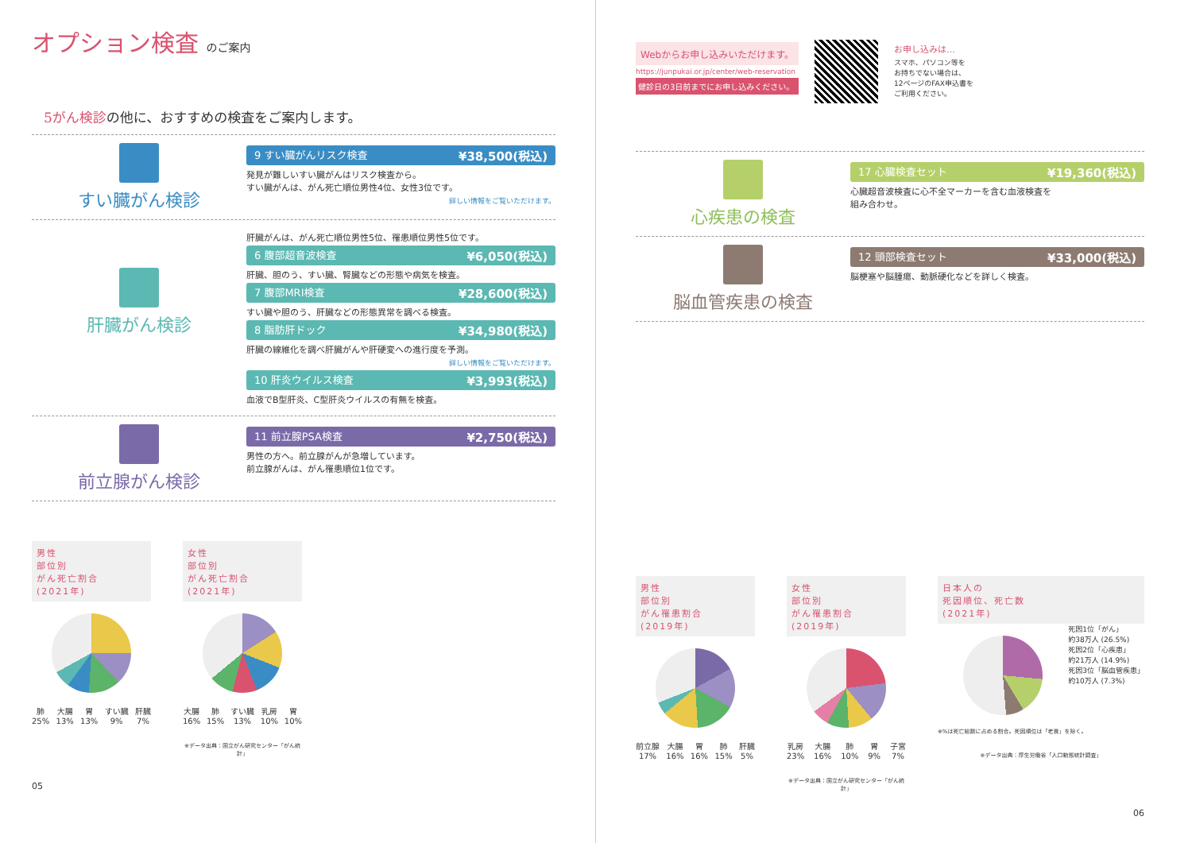オプション検査 のご案内
5がん検診の他に、おすすめの検査をご案内します。
すい臓がん検診
9 すい臓がんリスク検査 ¥38,500(税込)
発見が難しいすい臓がんはリスク検査から。
すい臓がんは、がん死亡順位男性4位、女性3位です。
詳しい情報をご覧いただけます。
肝臓がん検診
肝臓がんは、がん死亡順位男性5位、罹患順位男性5位です。
6 腹部超音波検査 ¥6,050(税込)
肝臓、胆のう、すい臓、腎臓などの形態や病気を検査。
7 腹部MRI検査 ¥28,600(税込)
すい臓や胆のう、肝臓などの形態異常を調べる検査。
8 脂肪肝ドック ¥34,980(税込)
肝臓の線維化を調べ肝臓がんや肝硬変への進行度を予測。
詳しい情報をご覧いただけます。
10 肝炎ウイルス検査 ¥3,993(税込)
血液でB型肝炎、C型肝炎ウイルスの有無を検査。
前立腺がん検診
11 前立腺PSA検査 ¥2,750(税込)
男性の方へ。前立腺がんが急増しています。
前立腺がんは、がん罹患順位1位です。
男性
部位別
がん死亡割合
(2021年)
肺
25% 大腸
13% 胃
13% すい臓
9% 肝臓
7%
女性
部位別
がん死亡割合
(2021年)
大腸
16% 肺
15% すい臓
13% 乳房
10% 胃
10%
※データ出典：国立がん研究センター「がん統計」
05
Webからお申し込みいただけます。
https://junpukai.or.jp/center/web-reservation
健診日の3日前までにお申し込みください。
お申し込みは…
スマホ、パソコン等を
お持ちでない場合は、
12ページのFAX申込書を
ご利用ください。
心疾患の検査
17 心臓検査セット ¥19,360(税込)
心臓超音波検査に心不全マーカーを含む血液検査を
組み合わせ。
脳血管疾患の検査
12 頭部検査セット ¥33,000(税込)
脳梗塞や脳腫瘍、動脈硬化などを詳しく検査。
男性
部位別
がん罹患割合
(2019年)
前立腺
17% 大腸
16% 胃
16% 肺
15% 肝臓
5%
女性
部位別
がん罹患割合
(2019年)
乳房
23% 大腸
16% 肺
10% 胃
9% 子宮
7%
※データ出典：国立がん研究センター「がん統計」
日本人の
死因順位、死亡数
(2021年)
死因1位「がん」
約38万人 (26.5%)
死因2位「心疾患」
約21万人 (14.9%)
死因3位「脳血管疾患」
約10万人 (7.3%)
※%は死亡総数に占める割合。死因順位は「老衰」を除く。
※データ出典：厚生労働省「人口動態統計調査」
06